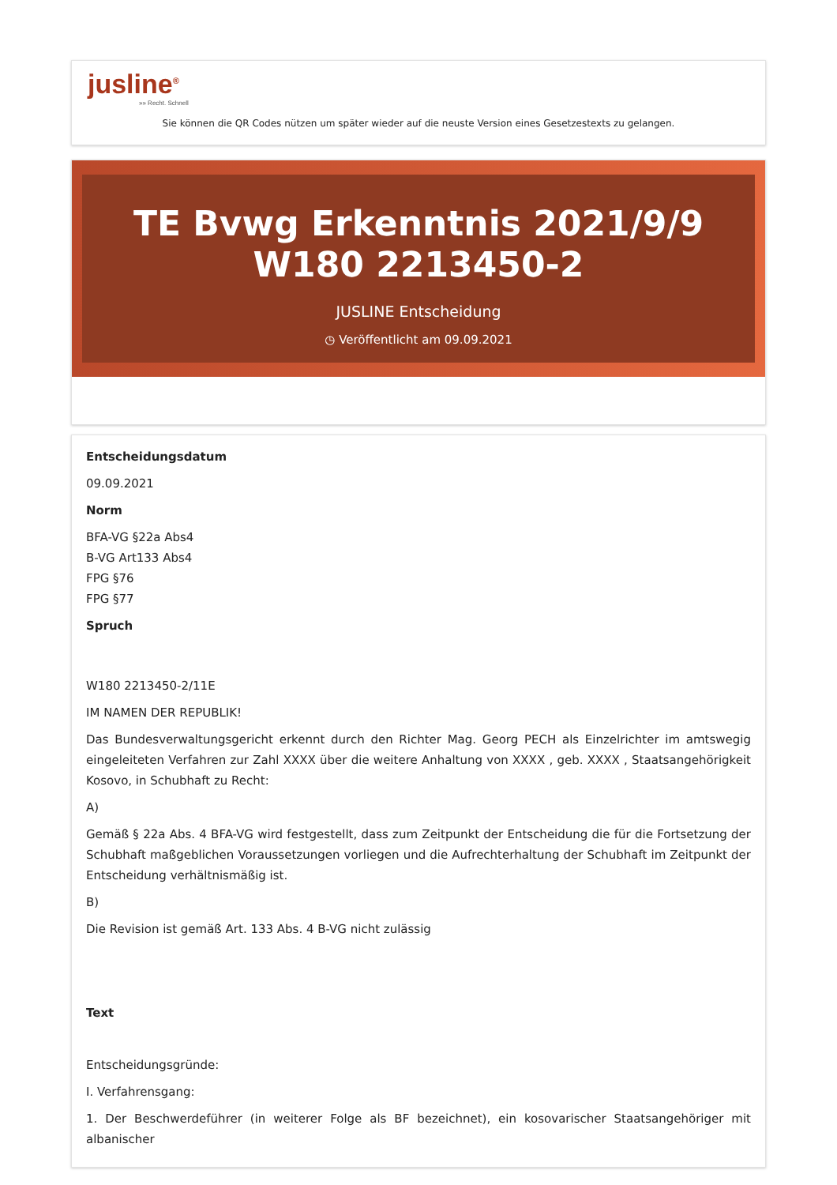jusline<sup>®</sup>
»» Recht. Schnell
Sie können die QR Codes nützen um später wieder auf die neuste Version eines Gesetzestexts zu gelangen.
TE Bvwg Erkenntnis 2021/9/9 W180 2213450-2
JUSLINE Entscheidung
◷ Veröffentlicht am 09.09.2021
Entscheidungsdatum
09.09.2021
Norm
BFA-VG §22a Abs4
B-VG Art133 Abs4
FPG §76
FPG §77
Spruch
W180 2213450-2/11E
IM NAMEN DER REPUBLIK!
Das Bundesverwaltungsgericht erkennt durch den Richter Mag. Georg PECH als Einzelrichter im amtswegig eingeleiteten Verfahren zur Zahl XXXX über die weitere Anhaltung von XXXX , geb. XXXX , Staatsangehörigkeit Kosovo, in Schubhaft zu Recht:
A)
Gemäß § 22a Abs. 4 BFA-VG wird festgestellt, dass zum Zeitpunkt der Entscheidung die für die Fortsetzung der Schubhaft maßgeblichen Voraussetzungen vorliegen und die Aufrechterhaltung der Schubhaft im Zeitpunkt der Entscheidung verhältnismäßig ist.
B)
Die Revision ist gemäß Art. 133 Abs. 4 B-VG nicht zulässig
Text
Entscheidungsgründe:
I. Verfahrensgang:
1. Der Beschwerdeführer (in weiterer Folge als BF bezeichnet), ein kosovarischer Staatsangehöriger mit albanischer